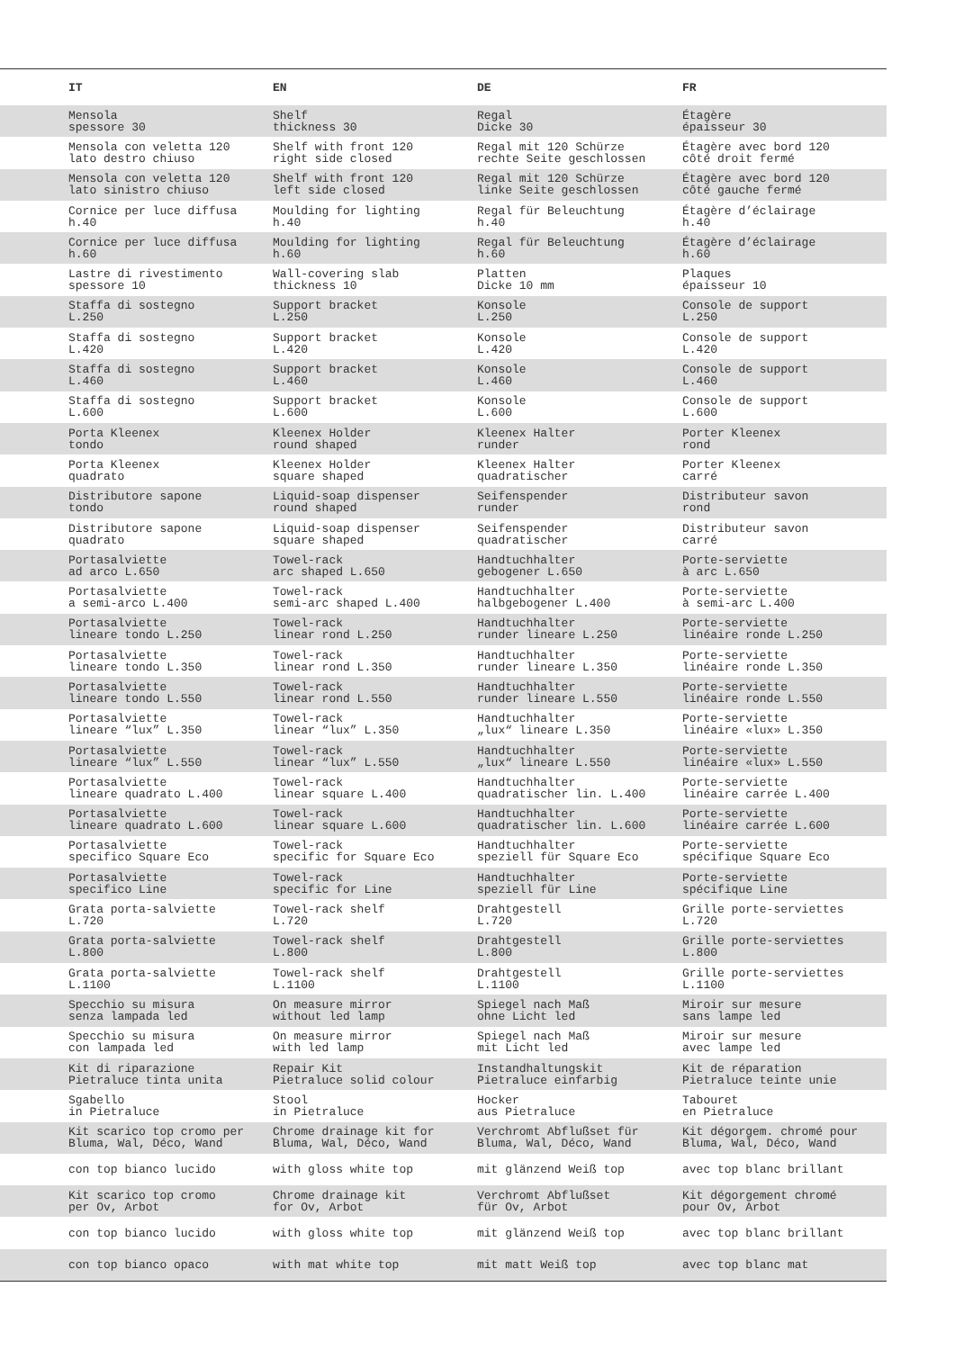| IT | EN | DE | FR |
| --- | --- | --- | --- |
| Mensola spessore 30 | Shelf thickness 30 | Regal Dicke 30 | Étagère épaisseur 30 |
| Mensola con veletta 120 lato destro chiuso | Shelf with front 120 right side closed | Regal mit 120 Schürze rechte Seite geschlossen | Étagère avec bord 120 côté droit fermé |
| Mensola con veletta 120 lato sinistro chiuso | Shelf with front 120 left side closed | Regal mit 120 Schürze linke Seite geschlossen | Étagère avec bord 120 côté gauche fermé |
| Cornice per luce diffusa h.40 | Moulding for lighting h.40 | Regal für Beleuchtung h.40 | Étagère d’éclairage h.40 |
| Cornice per luce diffusa h.60 | Moulding for lighting h.60 | Regal für Beleuchtung h.60 | Étagère d’éclairage h.60 |
| Lastre di rivestimento spessore 10 | Wall-covering slab thickness 10 | Platten Dicke 10 mm | Plaques épaisseur 10 |
| Staffa di sostegno L.250 | Support bracket L.250 | Konsole L.250 | Console de support L.250 |
| Staffa di sostegno L.420 | Support bracket L.420 | Konsole L.420 | Console de support L.420 |
| Staffa di sostegno L.460 | Support bracket L.460 | Konsole L.460 | Console de support L.460 |
| Staffa di sostegno L.600 | Support bracket L.600 | Konsole L.600 | Console de support L.600 |
| Porta Kleenex tondo | Kleenex Holder round shaped | Kleenex Halter runder | Porter Kleenex rond |
| Porta Kleenex quadrato | Kleenex Holder square shaped | Kleenex Halter quadratischer | Porter Kleenex carré |
| Distributore sapone tondo | Liquid-soap dispenser round shaped | Seifenspender runder | Distributeur savon rond |
| Distributore sapone quadrato | Liquid-soap dispenser square shaped | Seifenspender quadratischer | Distributeur savon carré |
| Portasalviette ad arco L.650 | Towel-rack arc shaped L.650 | Handtuchhalter gebogener L.650 | Porte-serviette à arc L.650 |
| Portasalviette a semi-arco L.400 | Towel-rack semi-arc shaped L.400 | Handtuchhalter halbgebogener L.400 | Porte-serviette à semi-arc L.400 |
| Portasalviette lineare tondo L.250 | Towel-rack linear rond L.250 | Handtuchhalter runder lineare L.250 | Porte-serviette linéaire ronde L.250 |
| Portasalviette lineare tondo L.350 | Towel-rack linear rond L.350 | Handtuchhalter runder lineare L.350 | Porte-serviette linéaire ronde L.350 |
| Portasalviette lineare tondo L.550 | Towel-rack linear rond L.550 | Handtuchhalter runder lineare L.550 | Porte-serviette linéaire ronde L.550 |
| Portasalviette lineare “lux” L.350 | Towel-rack linear “lux” L.350 | Handtuchhalter „lux“ lineare L.350 | Porte-serviette linéaire «lux» L.350 |
| Portasalviette lineare “lux” L.550 | Towel-rack linear “lux” L.550 | Handtuchhalter „lux“ lineare L.550 | Porte-serviette linéaire «lux» L.550 |
| Portasalviette lineare quadrato L.400 | Towel-rack linear square L.400 | Handtuchhalter quadratischer lin. L.400 | Porte-serviette linéaire carrée L.400 |
| Portasalviette lineare quadrato L.600 | Towel-rack linear square L.600 | Handtuchhalter quadratischer lin. L.600 | Porte-serviette linéaire carrée L.600 |
| Portasalviette specifico Square Eco | Towel-rack specific for Square Eco | Handtuchhalter speziell für Square Eco | Porte-serviette spécifique Square Eco |
| Portasalviette specifico Line | Towel-rack specific for Line | Handtuchhalter speziell für Line | Porte-serviette spécifique Line |
| Grata porta-salviette L.720 | Towel-rack shelf L.720 | Drahtgestell L.720 | Grille porte-serviettes L.720 |
| Grata porta-salviette L.800 | Towel-rack shelf L.800 | Drahtgestell L.800 | Grille porte-serviettes L.800 |
| Grata porta-salviette L.1100 | Towel-rack shelf L.1100 | Drahtgestell L.1100 | Grille porte-serviettes L.1100 |
| Specchio su misura senza lampada led | On measure mirror without led lamp | Spiegel nach Maß ohne Licht led | Miroir sur mesure sans lampe led |
| Specchio su misura con lampada led | On measure mirror with led lamp | Spiegel nach Maß mit Licht led | Miroir sur mesure avec lampe led |
| Kit di riparazione Pietraluce tinta unita | Repair Kit Pietraluce solid colour | Instandhaltungskit Pietraluce einfarbig | Kit de réparation Pietraluce teinte unie |
| Sgabello in Pietraluce | Stool in Pietraluce | Hocker aus Pietraluce | Tabouret en Pietraluce |
| Kit scarico top cromo per Bluma, Wal, Déco, Wand | Chrome drainage kit for Bluma, Wal, Déco, Wand | Verchromt Abflußset für Bluma, Wal, Déco, Wand | Kit dégorgem. chromé pour Bluma, Wal, Déco, Wand |
| con top bianco lucido | with gloss white top | mit glänzend Weiß top | avec top blanc brillant |
| Kit scarico top cromo per Ov, Arbot | Chrome drainage kit for Ov, Arbot | Verchromt Abflußset für Ov, Arbot | Kit dégorgement chromé pour Ov, Arbot |
| con top bianco lucido | with gloss white top | mit glänzend Weiß top | avec top blanc brillant |
| con top bianco opaco | with mat white top | mit matt Weiß top | avec top blanc mat |